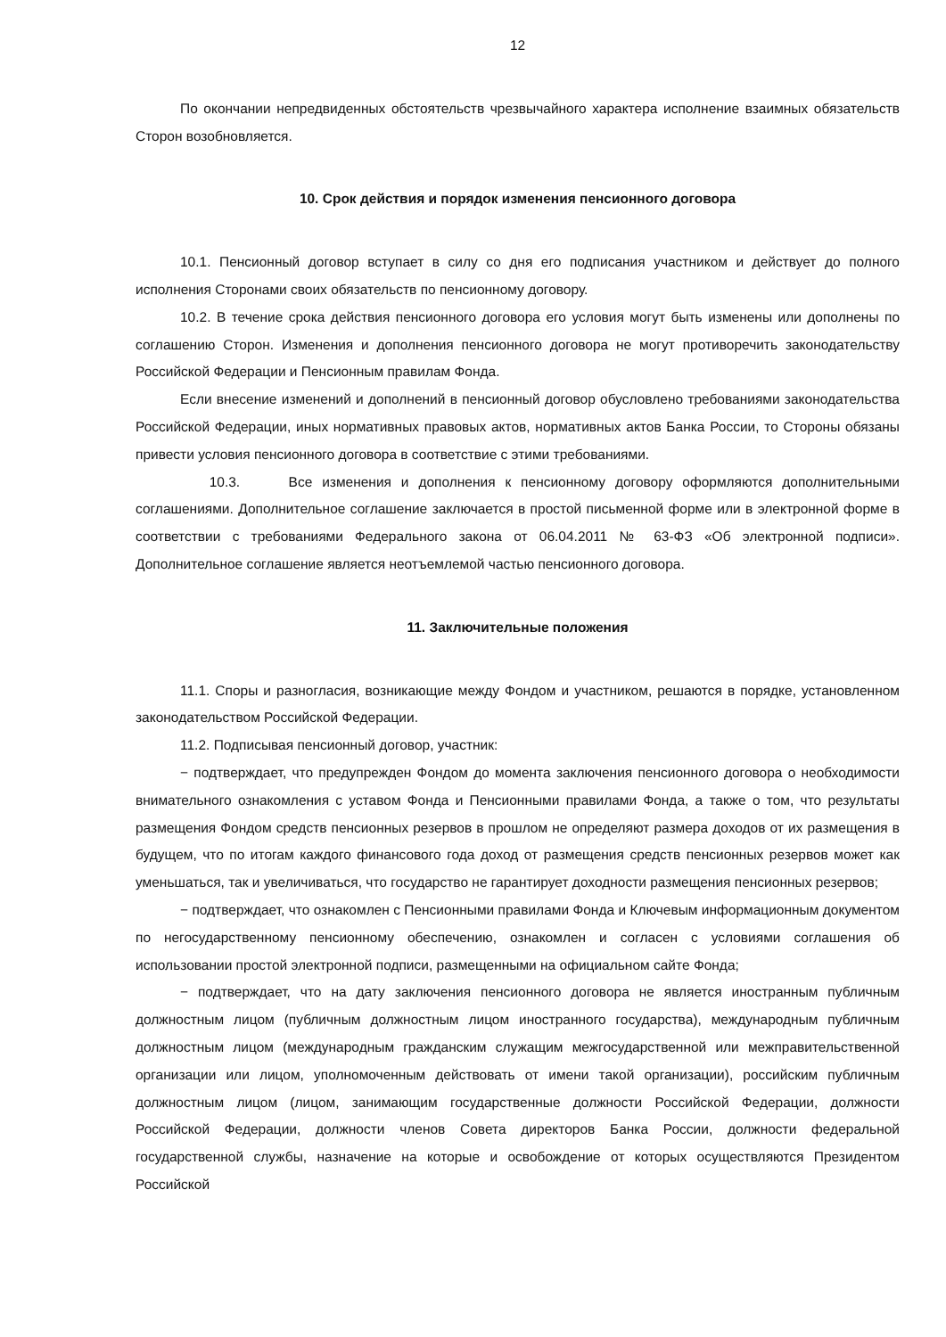12
По окончании непредвиденных обстоятельств чрезвычайного характера исполнение взаимных обязательств Сторон возобновляется.
10. Срок действия и порядок изменения пенсионного договора
10.1. Пенсионный договор вступает в силу со дня его подписания участником и действует до полного исполнения Сторонами своих обязательств по пенсионному договору.
10.2. В течение срока действия пенсионного договора его условия могут быть изменены или дополнены по соглашению Сторон. Изменения и дополнения пенсионного договора не могут противоречить законодательству Российской Федерации и Пенсионным правилам Фонда.
Если внесение изменений и дополнений в пенсионный договор обусловлено требованиями законодательства Российской Федерации, иных нормативных правовых актов, нормативных актов Банка России, то Стороны обязаны привести условия пенсионного договора в соответствие с этими требованиями.
10.3. Все изменения и дополнения к пенсионному договору оформляются дополнительными соглашениями. Дополнительное соглашение заключается в простой письменной форме или в электронной форме в соответствии с требованиями Федерального закона от 06.04.2011 № 63-ФЗ «Об электронной подписи». Дополнительное соглашение является неотъемлемой частью пенсионного договора.
11. Заключительные положения
11.1. Споры и разногласия, возникающие между Фондом и участником, решаются в порядке, установленном законодательством Российской Федерации.
11.2. Подписывая пенсионный договор, участник:
− подтверждает, что предупрежден Фондом до момента заключения пенсионного договора о необходимости внимательного ознакомления с уставом Фонда и Пенсионными правилами Фонда, а также о том, что результаты размещения Фондом средств пенсионных резервов в прошлом не определяют размера доходов от их размещения в будущем, что по итогам каждого финансового года доход от размещения средств пенсионных резервов может как уменьшаться, так и увеличиваться, что государство не гарантирует доходности размещения пенсионных резервов;
− подтверждает, что ознакомлен с Пенсионными правилами Фонда и Ключевым информационным документом по негосударственному пенсионному обеспечению, ознакомлен и согласен с условиями соглашения об использовании простой электронной подписи, размещенными на официальном сайте Фонда;
− подтверждает, что на дату заключения пенсионного договора не является иностранным публичным должностным лицом (публичным должностным лицом иностранного государства), международным публичным должностным лицом (международным гражданским служащим межгосударственной или межправительственной организации или лицом, уполномоченным действовать от имени такой организации), российским публичным должностным лицом (лицом, занимающим государственные должности Российской Федерации, должности Российской Федерации, должности членов Совета директоров Банка России, должности федеральной государственной службы, назначение на которые и освобождение от которых осуществляются Президентом Российской